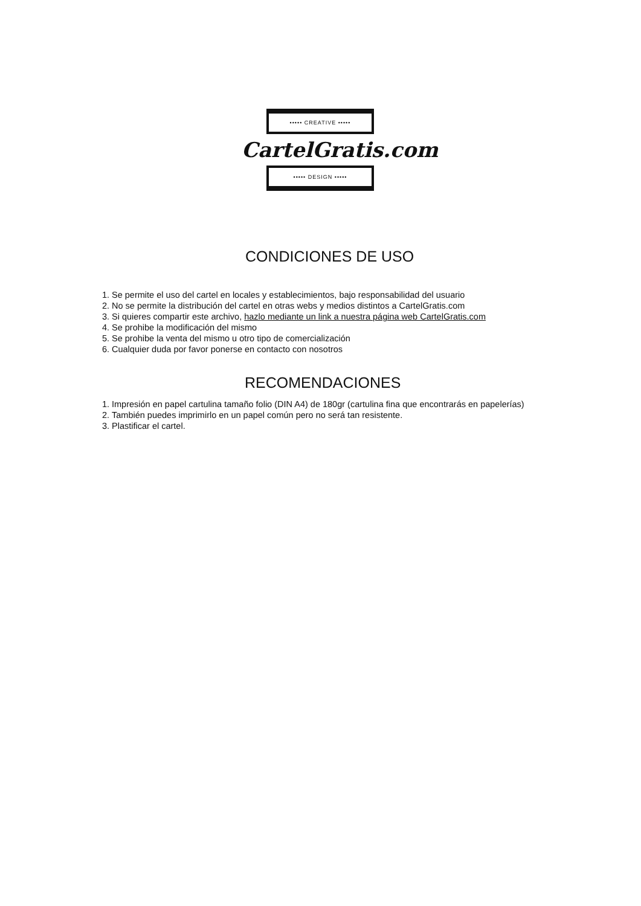••••• CREATIVE •••••
CartelGratis.com
••••• DESIGN •••••
CONDICIONES DE USO
1. Se permite el uso del cartel en locales y establecimientos, bajo responsabilidad del usuario
2. No se permite la distribución del cartel en otras webs y medios distintos a CartelGratis.com
3. Si quieres compartir este archivo, hazlo mediante un link a nuestra página web CartelGratis.com
4. Se prohibe la modificación del mismo
5. Se prohibe la venta del mismo u otro tipo de comercialización
6. Cualquier duda por favor ponerse en contacto con nosotros
RECOMENDACIONES
1. Impresión en papel cartulina tamaño folio (DIN A4) de 180gr (cartulina fina que encontrarás en papelerías)
2. También puedes imprimirlo en un papel común pero no será tan resistente.
3. Plastificar el cartel.